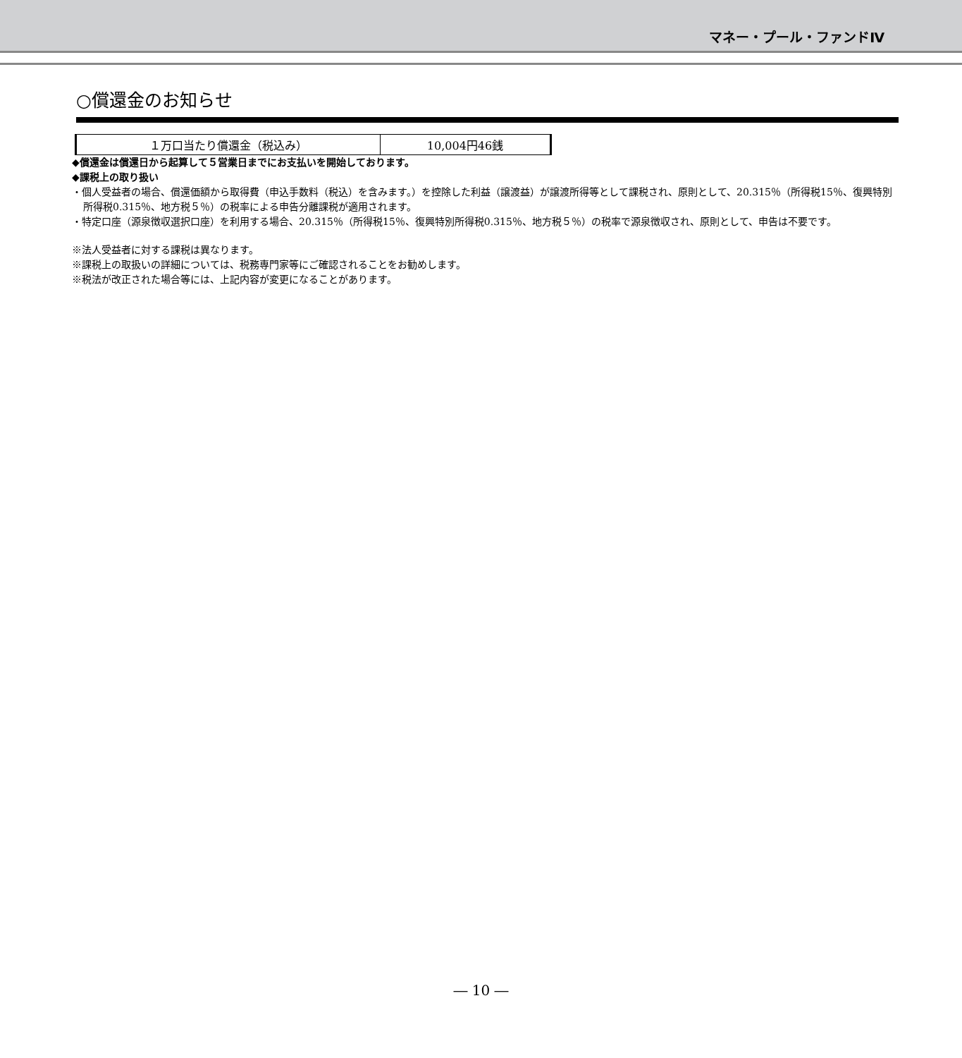マネー・プール・ファンドⅣ
○償還金のお知らせ
| １万口当たり償還金（税込み） | 10,004円46銭 |
◆償還金は償還日から起算して５営業日までにお支払いを開始しております。
◆課税上の取り扱い
・個人受益者の場合、償還価額から取得費（申込手数料（税込）を含みます。）を控除した利益（譲渡益）が譲渡所得等として課税され、原則として、20.315％（所得税15％、復興特別所得税0.315％、地方税５％）の税率による申告分離課税が適用されます。
・特定口座（源泉徴収選択口座）を利用する場合、20.315％（所得税15％、復興特別所得税0.315％、地方税５％）の税率で源泉徴収され、原則として、申告は不要です。
※法人受益者に対する課税は異なります。
※課税上の取扱いの詳細については、税務専門家等にご確認されることをお勧めします。
※税法が改正された場合等には、上記内容が変更になることがあります。
― 10 ―